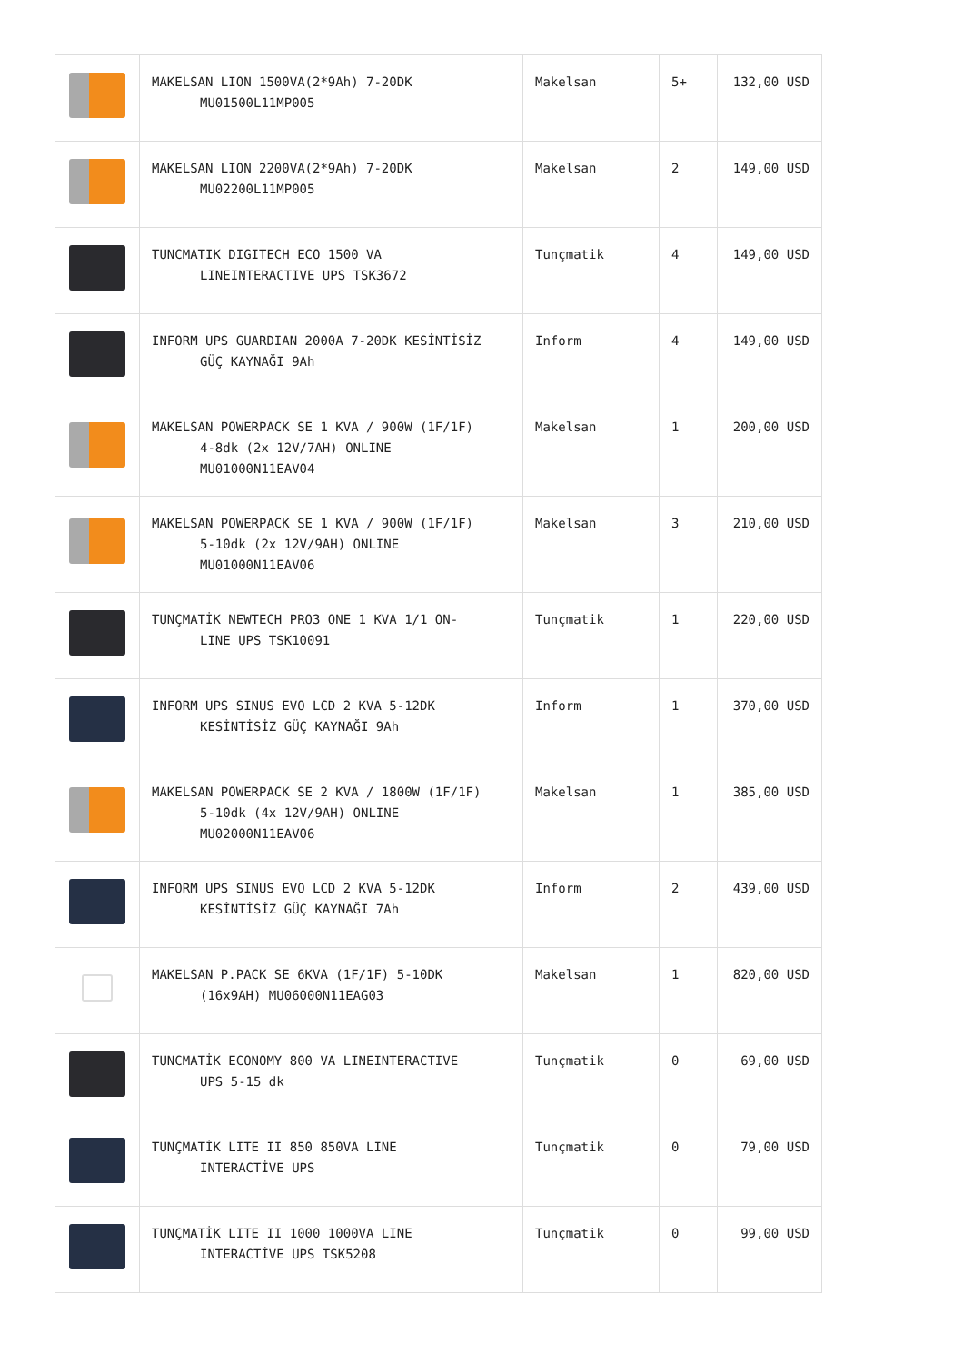| | MAKELSAN LION 1500VA(2*9Ah) 7-20DK MU01500L11MP005 | Makelsan | 5+ | 132,00 USD |
| | MAKELSAN LION 2200VA(2*9Ah) 7-20DK MU02200L11MP005 | Makelsan | 2 | 149,00 USD |
| | TUNCMATIK DIGITECH ECO 1500 VA LINEINTERACTIVE UPS TSK3672 | Tunçmatik | 4 | 149,00 USD |
| | INFORM UPS GUARDIAN 2000A 7-20DK KESİNTİSİZ GÜÇ KAYNAĞI 9Ah | Inform | 4 | 149,00 USD |
| | MAKELSAN POWERPACK SE 1 KVA / 900W (1F/1F) 4-8dk (2x 12V/7AH) ONLINE MU01000N11EAV04 | Makelsan | 1 | 200,00 USD |
| | MAKELSAN POWERPACK SE 1 KVA / 900W (1F/1F) 5-10dk (2x 12V/9AH) ONLINE MU01000N11EAV06 | Makelsan | 3 | 210,00 USD |
| | TUNÇMATİK NEWTECH PRO3 ONE 1 KVA 1/1 ON- LINE UPS TSK10091 | Tunçmatik | 1 | 220,00 USD |
| | INFORM UPS SINUS EVO LCD 2 KVA 5-12DK KESİNTİSİZ GÜÇ KAYNAĞI 9Ah | Inform | 1 | 370,00 USD |
| | MAKELSAN POWERPACK SE 2 KVA / 1800W (1F/1F) 5-10dk (4x 12V/9AH) ONLINE MU02000N11EAV06 | Makelsan | 1 | 385,00 USD |
| | INFORM UPS SINUS EVO LCD 2 KVA 5-12DK KESİNTİSİZ GÜÇ KAYNAĞI 7Ah | Inform | 2 | 439,00 USD |
| | MAKELSAN P.PACK SE 6KVA (1F/1F) 5-10DK (16x9AH) MU06000N11EAG03 | Makelsan | 1 | 820,00 USD |
| | TUNCMATİK ECONOMY 800 VA LINEINTERACTIVE UPS 5-15 dk | Tunçmatik | 0 | 69,00 USD |
| | TUNÇMATİK LITE II 850 850VA LINE INTERACTİVE UPS | Tunçmatik | 0 | 79,00 USD |
| | TUNÇMATİK LITE II 1000 1000VA LINE INTERACTİVE UPS TSK5208 | Tunçmatik | 0 | 99,00 USD |